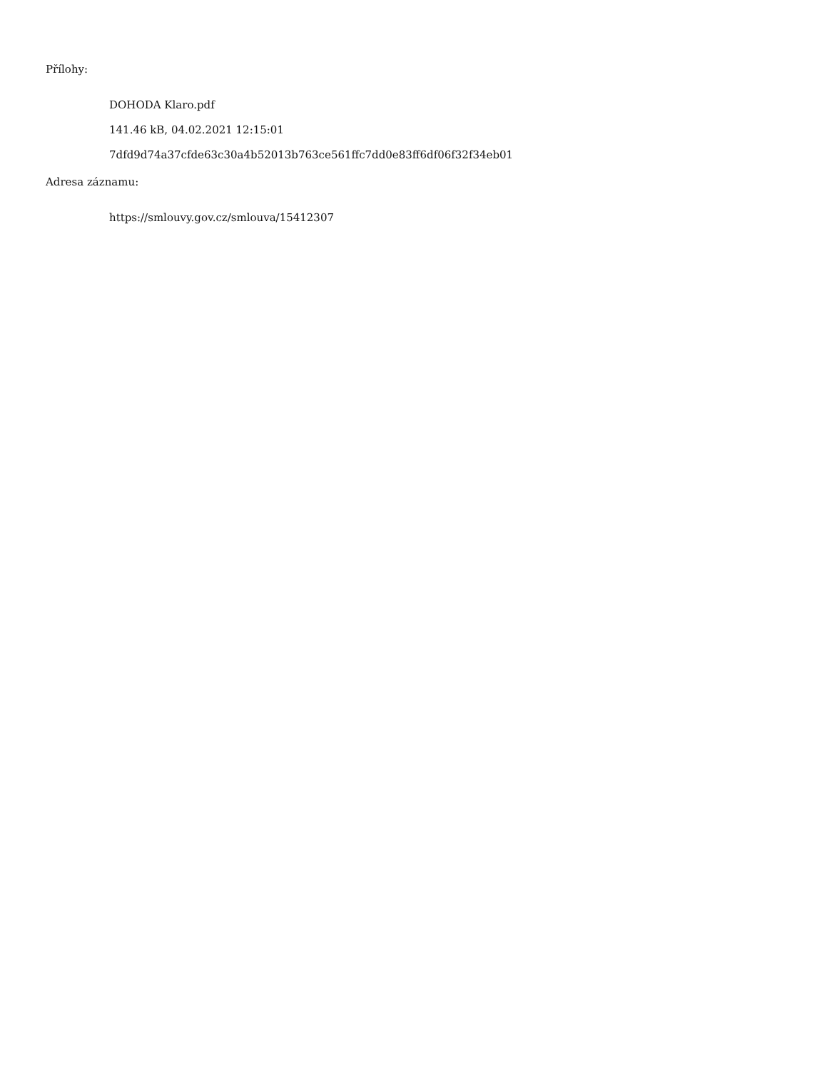Přílohy:
DOHODA Klaro.pdf
141.46 kB, 04.02.2021 12:15:01
7dfd9d74a37cfde63c30a4b52013b763ce561ffc7dd0e83ff6df06f32f34eb01
Adresa záznamu:
https://smlouvy.gov.cz/smlouva/15412307